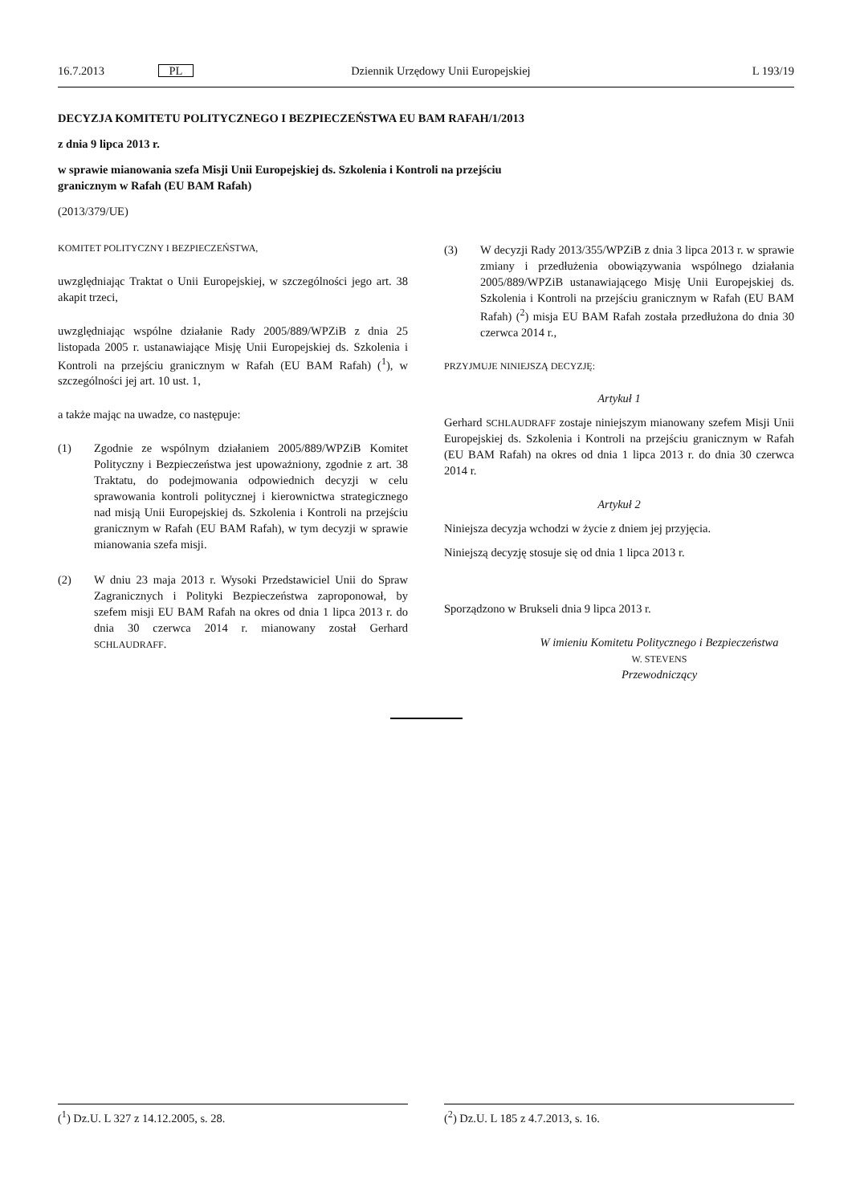16.7.2013 PL Dziennik Urzędowy Unii Europejskiej L 193/19
DECYZJA KOMITETU POLITYCZNEGO I BEZPIECZEŃSTWA EU BAM RAFAH/1/2013
z dnia 9 lipca 2013 r.
w sprawie mianowania szefa Misji Unii Europejskiej ds. Szkolenia i Kontroli na przejściu
granicznym w Rafah (EU BAM Rafah)
(2013/379/UE)
KOMITET POLITYCZNY I BEZPIECZEŃSTWA,
uwzględniając Traktat o Unii Europejskiej, w szczególności jego art. 38 akapit trzeci,
uwzględniając wspólne działanie Rady 2005/889/WPZiB z dnia 25 listopada 2005 r. ustanawiające Misję Unii Europejskiej ds. Szkolenia i Kontroli na przejściu granicznym w Rafah (EU BAM Rafah) (<sup>1</sup>), w szczególności jej art. 10 ust. 1,
a także mając na uwadze, co następuje:
(1) Zgodnie ze wspólnym działaniem 2005/889/WPZiB Komitet Polityczny i Bezpieczeństwa jest upoważniony, zgodnie z art. 38 Traktatu, do podejmowania odpowiednich decyzji w celu sprawowania kontroli politycznej i kierownictwa strategicznego nad misją Unii Europejskiej ds. Szkolenia i Kontroli na przejściu granicznym w Rafah (EU BAM Rafah), w tym decyzji w sprawie mianowania szefa misji.
(2) W dniu 23 maja 2013 r. Wysoki Przedstawiciel Unii do Spraw Zagranicznych i Polityki Bezpieczeństwa zaproponował, by szefem misji EU BAM Rafah na okres od dnia 1 lipca 2013 r. do dnia 30 czerwca 2014 r. mianowany został Gerhard SCHLAUDRAFF.
(3) W decyzji Rady 2013/355/WPZiB z dnia 3 lipca 2013 r. w sprawie zmiany i przedłużenia obowiązywania wspólnego działania 2005/889/WPZiB ustanawiającego Misję Unii Europejskiej ds. Szkolenia i Kontroli na przejściu granicznym w Rafah (EU BAM Rafah) (<sup>2</sup>) misja EU BAM Rafah została przedłużona do dnia 30 czerwca 2014 r.,
PRZYJMUJE NINIEJSZĄ DECYZJĘ:
Artykuł 1
Gerhard SCHLAUDRAFF zostaje niniejszym mianowany szefem Misji Unii Europejskiej ds. Szkolenia i Kontroli na przejściu granicznym w Rafah (EU BAM Rafah) na okres od dnia 1 lipca 2013 r. do dnia 30 czerwca 2014 r.
Artykuł 2
Niniejsza decyzja wchodzi w życie z dniem jej przyjęcia.
Niniejszą decyzję stosuje się od dnia 1 lipca 2013 r.
Sporządzono w Brukseli dnia 9 lipca 2013 r.
W imieniu Komitetu Politycznego i Bezpieczeństwa
W. STEVENS
Przewodniczący
(<sup>1</sup>) Dz.U. L 327 z 14.12.2005, s. 28. (<sup>2</sup>) Dz.U. L 185 z 4.7.2013, s. 16.